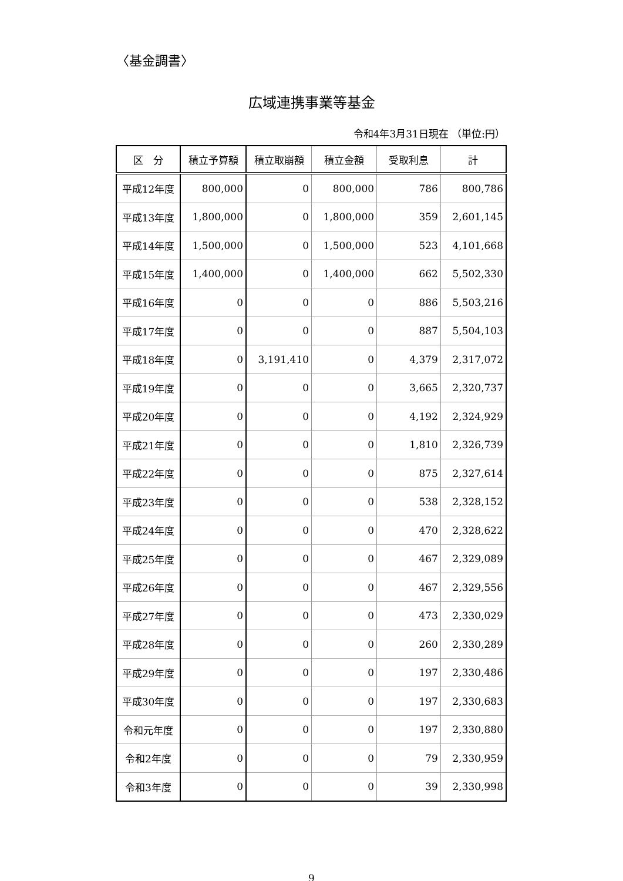〈基金調書〉
広域連携事業等基金
令和4年3月31日現在 （単位:円）
| 区 分 | 積立予算額 | 積立取崩額 | 積立金額 | 受取利息 | 計 |
| --- | --- | --- | --- | --- | --- |
| 平成12年度 | 800,000 | 0 | 800,000 | 786 | 800,786 |
| 平成13年度 | 1,800,000 | 0 | 1,800,000 | 359 | 2,601,145 |
| 平成14年度 | 1,500,000 | 0 | 1,500,000 | 523 | 4,101,668 |
| 平成15年度 | 1,400,000 | 0 | 1,400,000 | 662 | 5,502,330 |
| 平成16年度 | 0 | 0 | 0 | 886 | 5,503,216 |
| 平成17年度 | 0 | 0 | 0 | 887 | 5,504,103 |
| 平成18年度 | 0 | 3,191,410 | 0 | 4,379 | 2,317,072 |
| 平成19年度 | 0 | 0 | 0 | 3,665 | 2,320,737 |
| 平成20年度 | 0 | 0 | 0 | 4,192 | 2,324,929 |
| 平成21年度 | 0 | 0 | 0 | 1,810 | 2,326,739 |
| 平成22年度 | 0 | 0 | 0 | 875 | 2,327,614 |
| 平成23年度 | 0 | 0 | 0 | 538 | 2,328,152 |
| 平成24年度 | 0 | 0 | 0 | 470 | 2,328,622 |
| 平成25年度 | 0 | 0 | 0 | 467 | 2,329,089 |
| 平成26年度 | 0 | 0 | 0 | 467 | 2,329,556 |
| 平成27年度 | 0 | 0 | 0 | 473 | 2,330,029 |
| 平成28年度 | 0 | 0 | 0 | 260 | 2,330,289 |
| 平成29年度 | 0 | 0 | 0 | 197 | 2,330,486 |
| 平成30年度 | 0 | 0 | 0 | 197 | 2,330,683 |
| 令和元年度 | 0 | 0 | 0 | 197 | 2,330,880 |
| 令和2年度 | 0 | 0 | 0 | 79 | 2,330,959 |
| 令和3年度 | 0 | 0 | 0 | 39 | 2,330,998 |
9